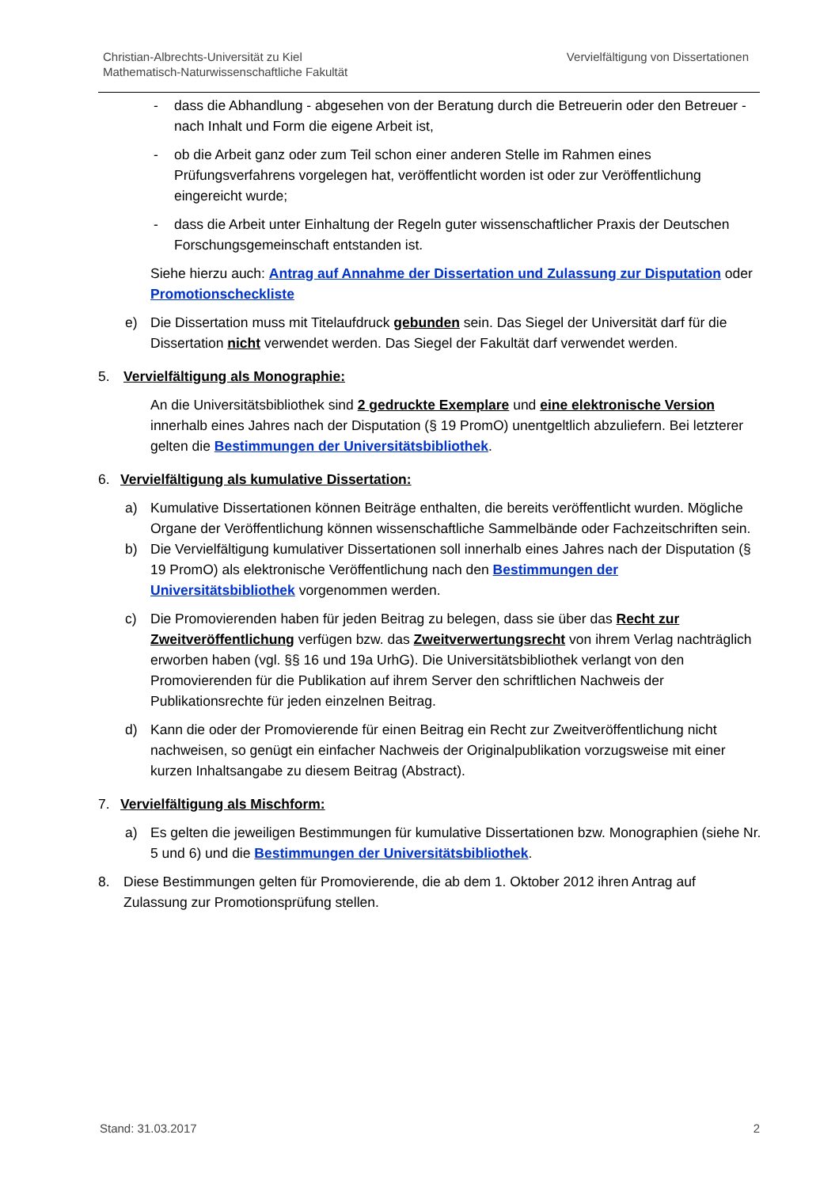Christian-Albrechts-Universität zu Kiel
Mathematisch-Naturwissenschaftliche Fakultät
Vervielfältigung von Dissertationen
- dass die Abhandlung - abgesehen von der Beratung durch die Betreuerin oder den Betreuer - nach Inhalt und Form die eigene Arbeit ist,
- ob die Arbeit ganz oder zum Teil schon einer anderen Stelle im Rahmen eines Prüfungsverfahrens vorgelegen hat, veröffentlicht worden ist oder zur Veröffentlichung eingereicht wurde;
- dass die Arbeit unter Einhaltung der Regeln guter wissenschaftlicher Praxis der Deutschen Forschungsgemeinschaft entstanden ist.
Siehe hierzu auch: Antrag auf Annahme der Dissertation und Zulassung zur Disputation oder Promotionscheckliste
e) Die Dissertation muss mit Titelaufdruck gebunden sein. Das Siegel der Universität darf für die Dissertation nicht verwendet werden. Das Siegel der Fakultät darf verwendet werden.
5. Vervielfältigung als Monographie:
An die Universitätsbibliothek sind 2 gedruckte Exemplare und eine elektronische Version innerhalb eines Jahres nach der Disputation (§ 19 PromO) unentgeltlich abzuliefern. Bei letzterer gelten die Bestimmungen der Universitätsbibliothek.
6. Vervielfältigung als kumulative Dissertation:
a) Kumulative Dissertationen können Beiträge enthalten, die bereits veröffentlicht wurden. Mögliche Organe der Veröffentlichung können wissenschaftliche Sammelbände oder Fachzeitschriften sein.
b) Die Vervielfältigung kumulativer Dissertationen soll innerhalb eines Jahres nach der Disputation (§ 19 PromO) als elektronische Veröffentlichung nach den Bestimmungen der Universitätsbibliothek vorgenommen werden.
c) Die Promovierenden haben für jeden Beitrag zu belegen, dass sie über das Recht zur Zweitveröffentlichung verfügen bzw. das Zweitverwertungsrecht von ihrem Verlag nachträglich erworben haben (vgl. §§ 16 und 19a UrhG). Die Universitätsbibliothek verlangt von den Promovierenden für die Publikation auf ihrem Server den schriftlichen Nachweis der Publikationsrechte für jeden einzelnen Beitrag.
d) Kann die oder der Promovierende für einen Beitrag ein Recht zur Zweitveröffentlichung nicht nachweisen, so genügt ein einfacher Nachweis der Originalpublikation vorzugsweise mit einer kurzen Inhaltsangabe zu diesem Beitrag (Abstract).
7. Vervielfältigung als Mischform:
a) Es gelten die jeweiligen Bestimmungen für kumulative Dissertationen bzw. Monographien (siehe Nr. 5 und 6) und die Bestimmungen der Universitätsbibliothek.
8. Diese Bestimmungen gelten für Promovierende, die ab dem 1. Oktober 2012 ihren Antrag auf Zulassung zur Promotionsprüfung stellen.
Stand: 31.03.2017 2